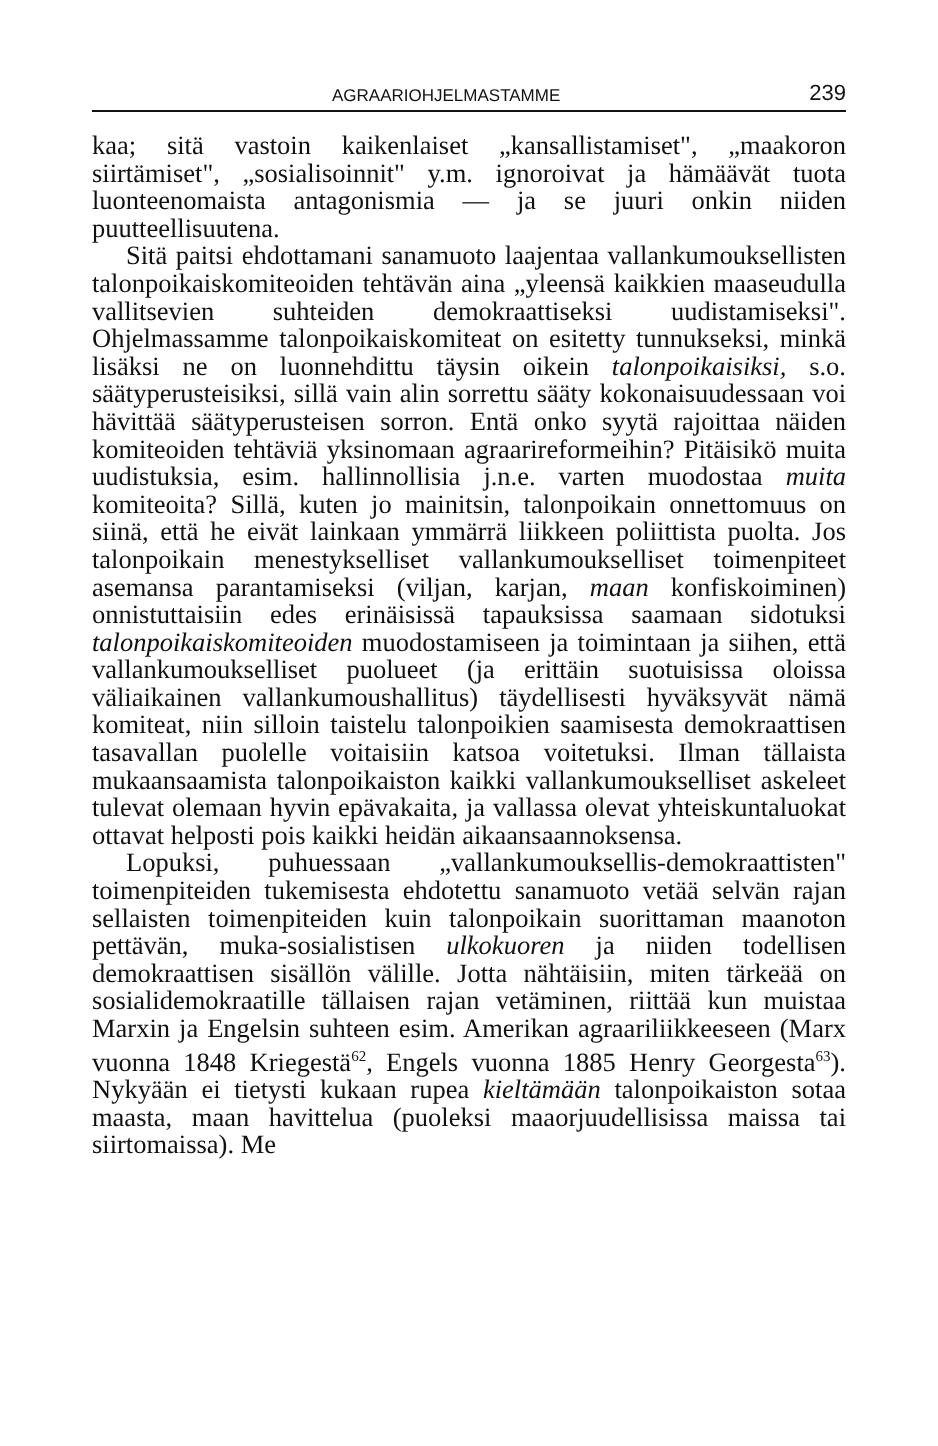AGRAARIOHJELMASTAMME 239
kaa; sitä vastoin kaikenlaiset „kansallistamiset", „maakoron siirtämiset", „sosialisoinnit" y.m. ignoroivat ja hämäävät tuota luonteenomaista antagonismia — ja se juuri onkin niiden puutteellisuutena.
Sitä paitsi ehdottamani sanamuoto laajentaa vallankumouksellisten talonpoikaiskomiteoiden tehtävän aina „yleensä kaikkien maaseudulla vallitsevien suhteiden demokraattiseksi uudistamiseksi". Ohjelmassamme talonpoikaiskomiteat on esitetty tunnukseksi, minkä lisäksi ne on luonnehdittu täysin oikein talonpoikaisiksi, s.o. säätyperusteisiksi, sillä vain alin sorrettu sääty kokonaisuudessaan voi hävittää säätyperusteisen sorron. Entä onko syytä rajoittaa näiden komiteoiden tehtäviä yksinomaan agraarireformeihin? Pitäisikö muita uudistuksia, esim. hallinnollisia j.n.e. varten muodostaa muita komiteoita? Sillä, kuten jo mainitsin, talonpoikain onnettomuus on siinä, että he eivät lainkaan ymmärrä liikkeen poliittista puolta. Jos talonpoikain menestykselliset vallankumoukselliset toimenpiteet asemansa parantamiseksi (viljan, karjan, maan konfiskoiminen) onnistuttaisiin edes erinäisissä tapauksissa saamaan sidotuksi talonpoikaiskomiteoiden muodostamiseen ja toimintaan ja siihen, että vallankumoukselliset puolueet (ja erittäin suotuisissa oloissa väliaikainen vallankumoushallitus) täydellisesti hyväksyvät nämä komiteat, niin silloin taistelu talonpoikien saamisesta demokraattisen tasavallan puolelle voitaisiin katsoa voitetuksi. Ilman tällaista mukaansaamista talonpoikaiston kaikki vallankumoukselliset askeleet tulevat olemaan hyvin epävakaita, ja vallassa olevat yhteiskuntaluokat ottavat helposti pois kaikki heidän aikaansaannoksensa.
Lopuksi, puhuessaan „vallankumouksellis-demokraattisten" toimenpiteiden tukemisesta ehdotettu sanamuoto vetää selvän rajan sellaisten toimenpiteiden kuin talonpoikain suorittaman maanoton pettävän, muka-sosialistisen ulkokuoren ja niiden todellisen demokraattisen sisällön välille. Jotta nähtäisiin, miten tärkeää on sosialidemokraatille tällaisen rajan vetäminen, riittää kun muistaa Marxin ja Engelsin suhteen esim. Amerikan agraariliikkeeseen (Marx vuonna 1848 Kriegestä<sup>62</sup>, Engels vuonna 1885 Henry Georgesta<sup>63</sup>). Nykyään ei tietysti kukaan rupea kieltämään talonpoikaiston sotaa maasta, maan havittelua (puoleksi maaorjuudellisissa maissa tai siirtomaissa). Me